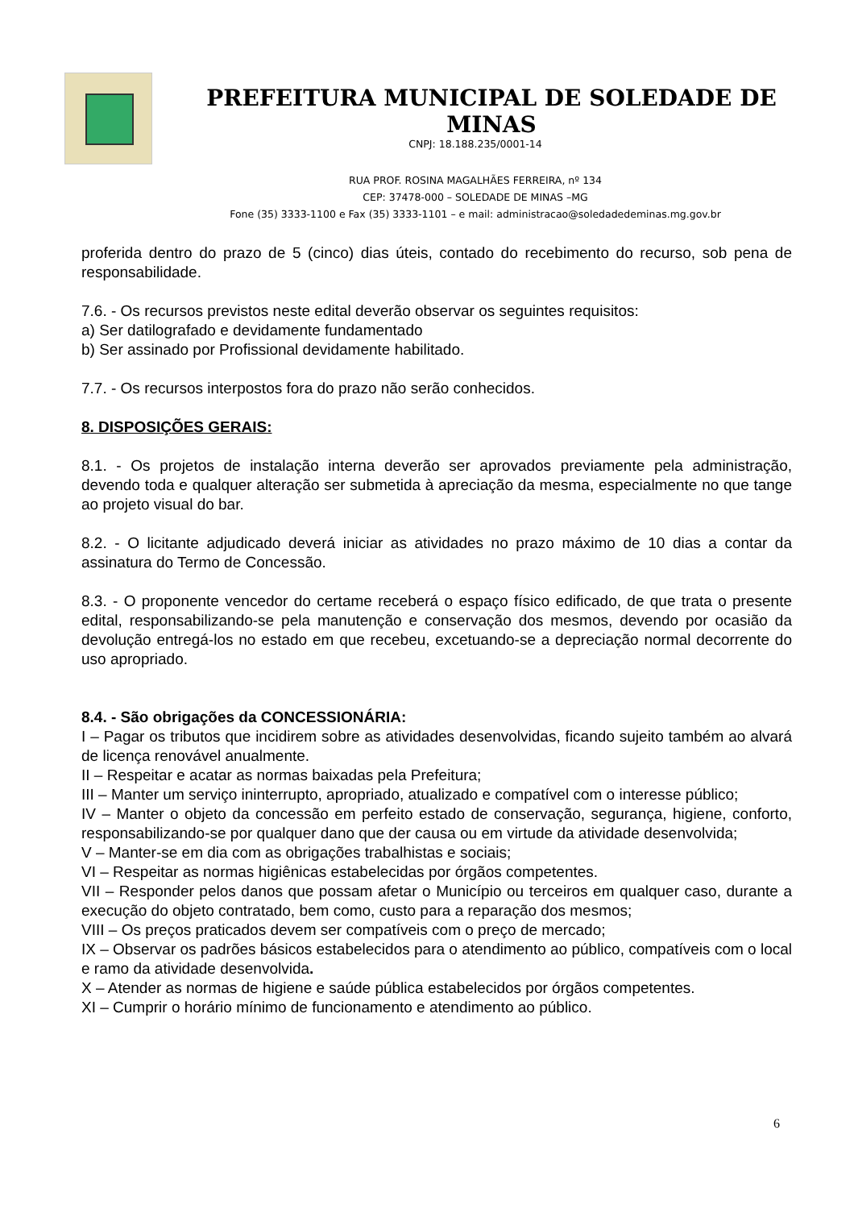PREFEITURA MUNICIPAL DE SOLEDADE DE MINAS
CNPJ: 18.188.235/0001-14
RUA PROF. ROSINA MAGALHÃES FERREIRA, nº 134
CEP: 37478-000 – SOLEDADE DE MINAS –MG
Fone (35) 3333-1100 e Fax (35) 3333-1101 – e mail: administracao@soledadedeminas.mg.gov.br
proferida dentro do prazo de 5 (cinco) dias úteis, contado do recebimento do recurso, sob pena de responsabilidade.
7.6. - Os recursos previstos neste edital deverão observar os seguintes requisitos:
a) Ser datilografado e devidamente fundamentado
b) Ser assinado por Profissional devidamente habilitado.
7.7. - Os recursos interpostos fora do prazo não serão conhecidos.
8. DISPOSIÇÕES GERAIS:
8.1. - Os projetos de instalação interna deverão ser aprovados previamente pela administração, devendo toda e qualquer alteração ser submetida à apreciação da mesma, especialmente no que tange ao projeto visual do bar.
8.2. - O licitante adjudicado deverá iniciar as atividades no prazo máximo de 10 dias a contar da assinatura do Termo de Concessão.
8.3. - O proponente vencedor do certame receberá o espaço físico edificado, de que trata o presente edital, responsabilizando-se pela manutenção e conservação dos mesmos, devendo por ocasião da devolução entregá-los no estado em que recebeu, excetuando-se a depreciação normal decorrente do uso apropriado.
8.4. - São obrigações da CONCESSIONÁRIA:
I – Pagar os tributos que incidirem sobre as atividades desenvolvidas, ficando sujeito também ao alvará de licença renovável anualmente.
II – Respeitar e acatar as normas baixadas pela Prefeitura;
III – Manter um serviço ininterrupto, apropriado, atualizado e compatível com o interesse público;
IV – Manter o objeto da concessão em perfeito estado de conservação, segurança, higiene, conforto, responsabilizando-se por qualquer dano que der causa ou em virtude da atividade desenvolvida;
V – Manter-se em dia com as obrigações trabalhistas e sociais;
VI – Respeitar as normas higiênicas estabelecidas por órgãos competentes.
VII – Responder pelos danos que possam afetar o Município ou terceiros em qualquer caso, durante a execução do objeto contratado, bem como, custo para a reparação dos mesmos;
VIII – Os preços praticados devem ser compatíveis com o preço de mercado;
IX – Observar os padrões básicos estabelecidos para o atendimento ao público, compatíveis com o local e ramo da atividade desenvolvida.
X – Atender as normas de higiene e saúde pública estabelecidos por órgãos competentes.
XI – Cumprir o horário mínimo de funcionamento e atendimento ao público.
6